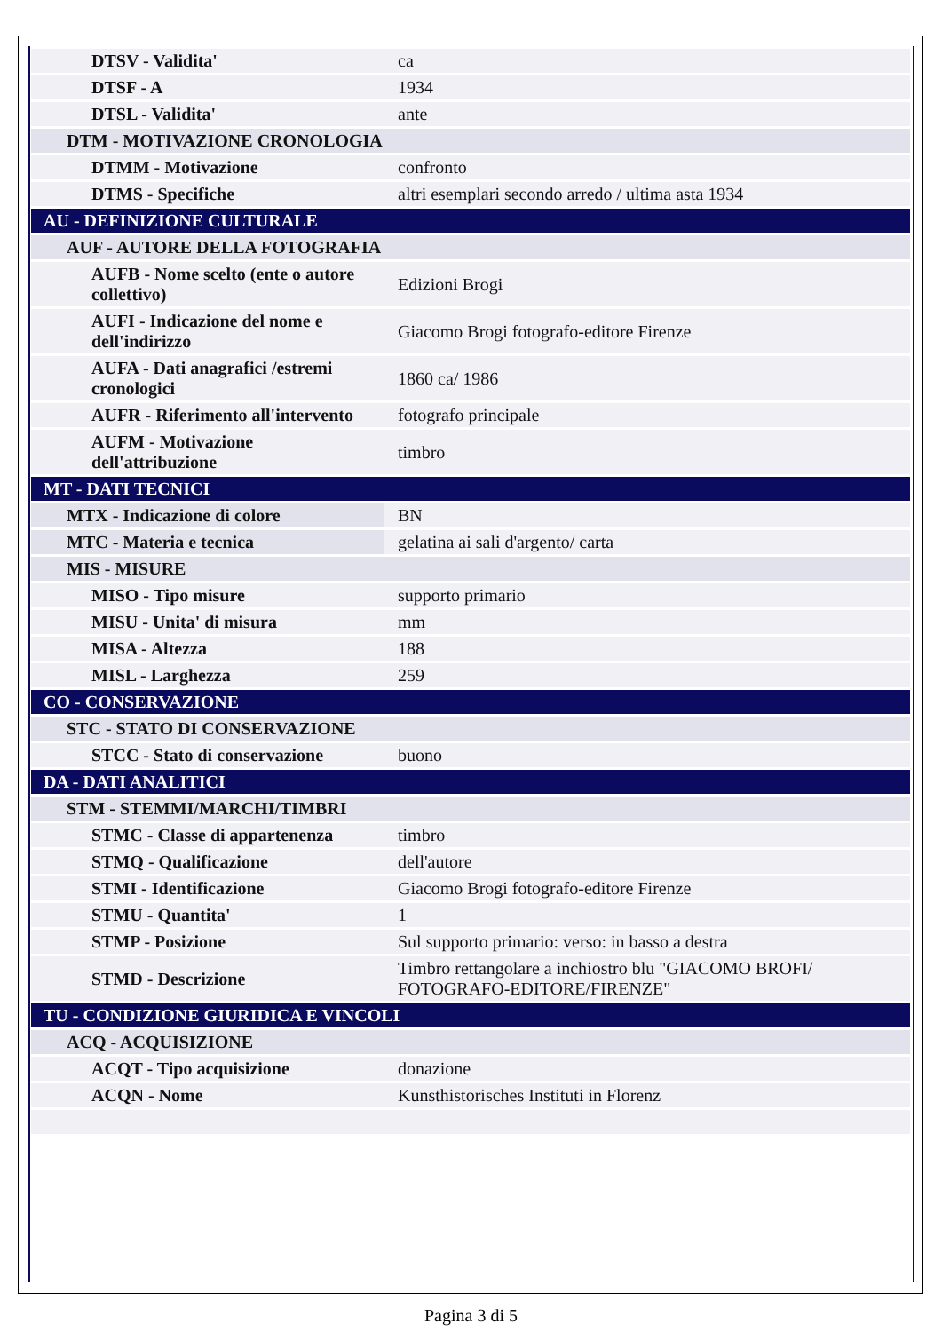| DTSV - Validita' | ca |
| DTSF - A | 1934 |
| DTSL - Validita' | ante |
| DTM - MOTIVAZIONE CRONOLOGIA | |
| DTMM - Motivazione | confronto |
| DTMS - Specifiche | altri esemplari secondo arredo / ultima asta 1934 |
| AU - DEFINIZIONE CULTURALE | |
| AUF - AUTORE DELLA FOTOGRAFIA | |
| AUFB - Nome scelto (ente o autore collettivo) | Edizioni Brogi |
| AUFI - Indicazione del nome e dell'indirizzo | Giacomo Brogi fotografo-editore Firenze |
| AUFA - Dati anagrafici /estremi cronologici | 1860 ca/ 1986 |
| AUFR - Riferimento all'intervento | fotografo principale |
| AUFM - Motivazione dell'attribuzione | timbro |
| MT - DATI TECNICI | |
| MTX - Indicazione di colore | BN |
| MTC - Materia e tecnica | gelatina ai sali d'argento/ carta |
| MIS - MISURE | |
| MISO - Tipo misure | supporto primario |
| MISU - Unita' di misura | mm |
| MISA - Altezza | 188 |
| MISL - Larghezza | 259 |
| CO - CONSERVAZIONE | |
| STC - STATO DI CONSERVAZIONE | |
| STCC - Stato di conservazione | buono |
| DA - DATI ANALITICI | |
| STM - STEMMI/MARCHI/TIMBRI | |
| STMC - Classe di appartenenza | timbro |
| STMQ - Qualificazione | dell'autore |
| STMI - Identificazione | Giacomo Brogi fotografo-editore Firenze |
| STMU - Quantita' | 1 |
| STMP - Posizione | Sul supporto primario: verso: in basso a destra |
| STMD - Descrizione | Timbro rettangolare a inchiostro blu "GIACOMO BROFI/ FOTOGRAFO-EDITORE/FIRENZE" |
| TU - CONDIZIONE GIURIDICA E VINCOLI | |
| ACQ - ACQUISIZIONE | |
| ACQT - Tipo acquisizione | donazione |
| ACQN - Nome | Kunsthistorisches Instituti in Florenz |
Pagina 3 di 5